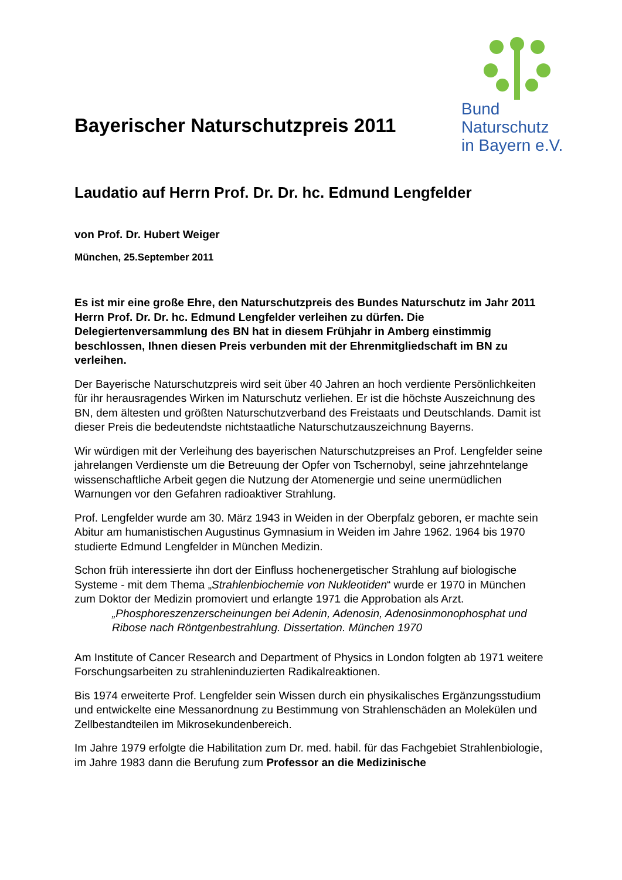Bayerischer Naturschutzpreis 2011
Bund
Naturschutz
in Bayern e.V.
Laudatio auf Herrn Prof. Dr. Dr. hc. Edmund Lengfelder
von Prof. Dr. Hubert Weiger
München, 25.September 2011
Es ist mir eine große Ehre, den Naturschutzpreis des Bundes Naturschutz im Jahr 2011 Herrn Prof. Dr. Dr. hc. Edmund Lengfelder verleihen zu dürfen. Die Delegiertenversammlung des BN hat in diesem Frühjahr in Amberg einstimmig beschlossen, Ihnen diesen Preis verbunden mit der Ehrenmitgliedschaft im BN zu verleihen.
Der Bayerische Naturschutzpreis wird seit über 40 Jahren an hoch verdiente Persönlichkeiten für ihr herausragendes Wirken im Naturschutz verliehen. Er ist die höchste Auszeichnung des BN, dem ältesten und größten Naturschutzverband des Freistaats und Deutschlands. Damit ist dieser Preis die bedeutendste nichtstaatliche Naturschutzauszeichnung Bayerns.
Wir würdigen mit der Verleihung des bayerischen Naturschutzpreises an Prof. Lengfelder seine jahrelangen Verdienste um die Betreuung der Opfer von Tschernobyl, seine jahrzehntelange wissenschaftliche Arbeit gegen die Nutzung der Atomenergie und seine unermüdlichen Warnungen vor den Gefahren radioaktiver Strahlung.
Prof. Lengfelder wurde am 30. März 1943 in Weiden in der Oberpfalz geboren, er machte sein Abitur am humanistischen Augustinus Gymnasium in Weiden im Jahre 1962. 1964 bis 1970 studierte Edmund Lengfelder in München Medizin.
Schon früh interessierte ihn dort der Einfluss hochenergetischer Strahlung auf biologische Systeme - mit dem Thema „Strahlenbiochemie von Nukleotiden“ wurde er 1970 in München zum Doktor der Medizin promoviert und erlangte 1971 die Approbation als Arzt.
„Phosphoreszenzerscheinungen bei Adenin, Adenosin, Adenosinmonophosphat und Ribose nach Röntgenbestrahlung. Dissertation. München 1970
Am Institute of Cancer Research and Department of Physics in London folgten ab 1971 weitere Forschungsarbeiten zu strahleninduzierten Radikalreaktionen.
Bis 1974 erweiterte Prof. Lengfelder sein Wissen durch ein physikalisches Ergänzungsstudium und entwickelte eine Messanordnung zu Bestimmung von Strahlenschäden an Molekülen und Zellbestandteilen im Mikrosekundenbereich.
Im Jahre 1979 erfolgte die Habilitation zum Dr. med. habil. für das Fachgebiet Strahlenbiologie, im Jahre 1983 dann die Berufung zum Professor an die Medizinische